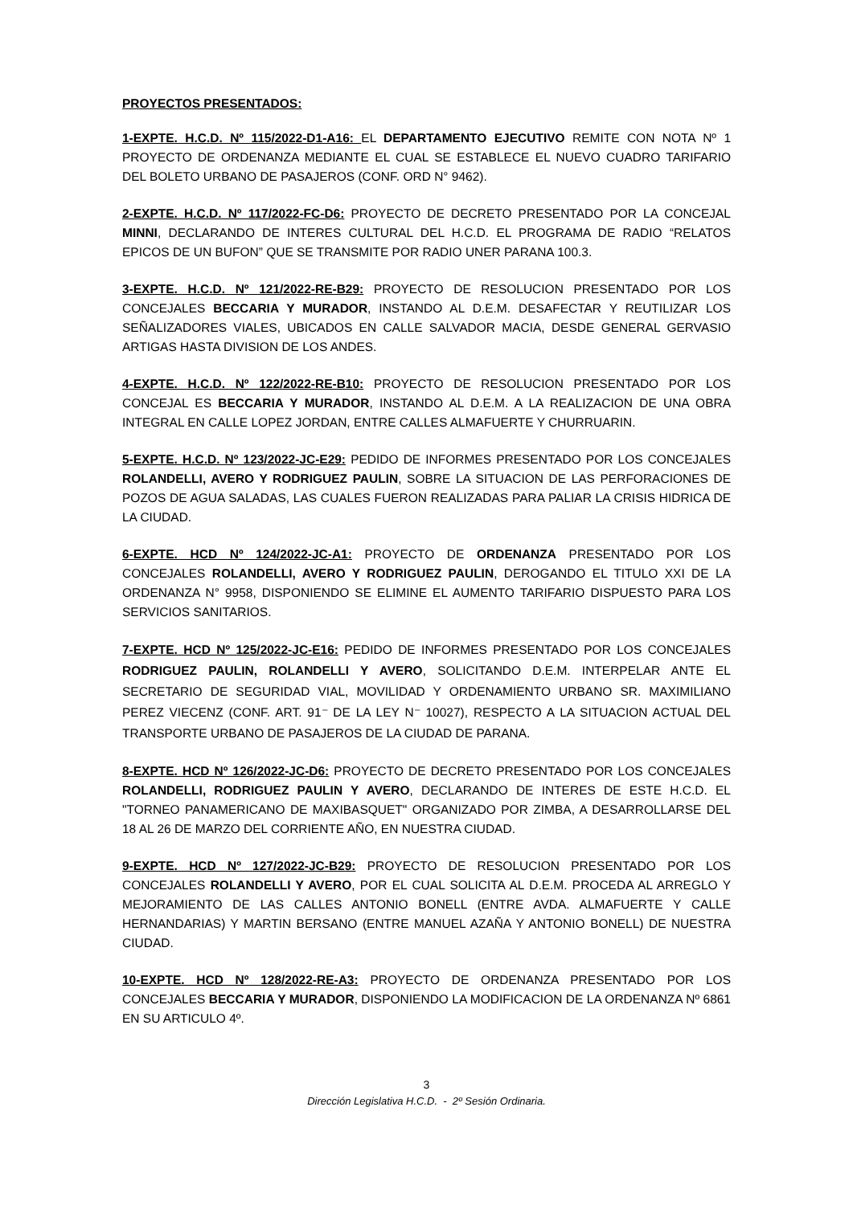PROYECTOS PRESENTADOS:
1-EXPTE. H.C.D. Nº 115/2022-D1-A16: EL DEPARTAMENTO EJECUTIVO REMITE CON NOTA Nº 1 PROYECTO DE ORDENANZA MEDIANTE EL CUAL SE ESTABLECE EL NUEVO CUADRO TARIFARIO DEL BOLETO URBANO DE PASAJEROS (CONF. ORD N° 9462).
2-EXPTE. H.C.D. Nº 117/2022-FC-D6: PROYECTO DE DECRETO PRESENTADO POR LA CONCEJAL MINNI, DECLARANDO DE INTERES CULTURAL DEL H.C.D. EL PROGRAMA DE RADIO “RELATOS EPICOS DE UN BUFON” QUE SE TRANSMITE POR RADIO UNER PARANA 100.3.
3-EXPTE. H.C.D. Nº 121/2022-RE-B29: PROYECTO DE RESOLUCION PRESENTADO POR LOS CONCEJALES BECCARIA Y MURADOR, INSTANDO AL D.E.M. DESAFECTAR Y REUTILIZAR LOS SEÑALIZADORES VIALES, UBICADOS EN CALLE SALVADOR MACIA, DESDE GENERAL GERVASIO ARTIGAS HASTA DIVISION DE LOS ANDES.
4-EXPTE. H.C.D. Nº 122/2022-RE-B10: PROYECTO DE RESOLUCION PRESENTADO POR LOS CONCEJAL ES BECCARIA Y MURADOR, INSTANDO AL D.E.M. A LA REALIZACION DE UNA OBRA INTEGRAL EN CALLE LOPEZ JORDAN, ENTRE CALLES ALMAFUERTE Y CHURRUARIN.
5-EXPTE. H.C.D. Nº 123/2022-JC-E29: PEDIDO DE INFORMES PRESENTADO POR LOS CONCEJALES ROLANDELLI, AVERO Y RODRIGUEZ PAULIN, SOBRE LA SITUACION DE LAS PERFORACIONES DE POZOS DE AGUA SALADAS, LAS CUALES FUERON REALIZADAS PARA PALIAR LA CRISIS HIDRICA DE LA CIUDAD.
6-EXPTE. HCD Nº 124/2022-JC-A1: PROYECTO DE ORDENANZA PRESENTADO POR LOS CONCEJALES ROLANDELLI, AVERO Y RODRIGUEZ PAULIN, DEROGANDO EL TITULO XXI DE LA ORDENANZA N° 9958, DISPONIENDO SE ELIMINE EL AUMENTO TARIFARIO DISPUESTO PARA LOS SERVICIOS SANITARIOS.
7-EXPTE. HCD Nº 125/2022-JC-E16: PEDIDO DE INFORMES PRESENTADO POR LOS CONCEJALES RODRIGUEZ PAULIN, ROLANDELLI Y AVERO, SOLICITANDO D.E.M. INTERPELAR ANTE EL SECRETARIO DE SEGURIDAD VIAL, MOVILIDAD Y ORDENAMIENTO URBANO SR. MAXIMILIANO PEREZ VIECENZ (CONF. ART. 91⁻ DE LA LEY N⁻ 10027), RESPECTO A LA SITUACION ACTUAL DEL TRANSPORTE URBANO DE PASAJEROS DE LA CIUDAD DE PARANA.
8-EXPTE. HCD Nº 126/2022-JC-D6: PROYECTO DE DECRETO PRESENTADO POR LOS CONCEJALES ROLANDELLI, RODRIGUEZ PAULIN Y AVERO, DECLARANDO DE INTERES DE ESTE H.C.D. EL "TORNEO PANAMERICANO DE MAXIBASQUET" ORGANIZADO POR ZIMBA, A DESARROLLARSE DEL 18 AL 26 DE MARZO DEL CORRIENTE AÑO, EN NUESTRA CIUDAD.
9-EXPTE. HCD Nº 127/2022-JC-B29: PROYECTO DE RESOLUCION PRESENTADO POR LOS CONCEJALES ROLANDELLI Y AVERO, POR EL CUAL SOLICITA AL D.E.M. PROCEDA AL ARREGLO Y MEJORAMIENTO DE LAS CALLES ANTONIO BONELL (ENTRE AVDA. ALMAFUERTE Y CALLE HERNANDARIAS) Y MARTIN BERSANO (ENTRE MANUEL AZAÑA Y ANTONIO BONELL) DE NUESTRA CIUDAD.
10-EXPTE. HCD Nº 128/2022-RE-A3: PROYECTO DE ORDENANZA PRESENTADO POR LOS CONCEJALES BECCARIA Y MURADOR, DISPONIENDO LA MODIFICACION DE LA ORDENANZA Nº 6861 EN SU ARTICULO 4º.
3
Dirección Legislativa H.C.D. - 2º Sesión Ordinaria.